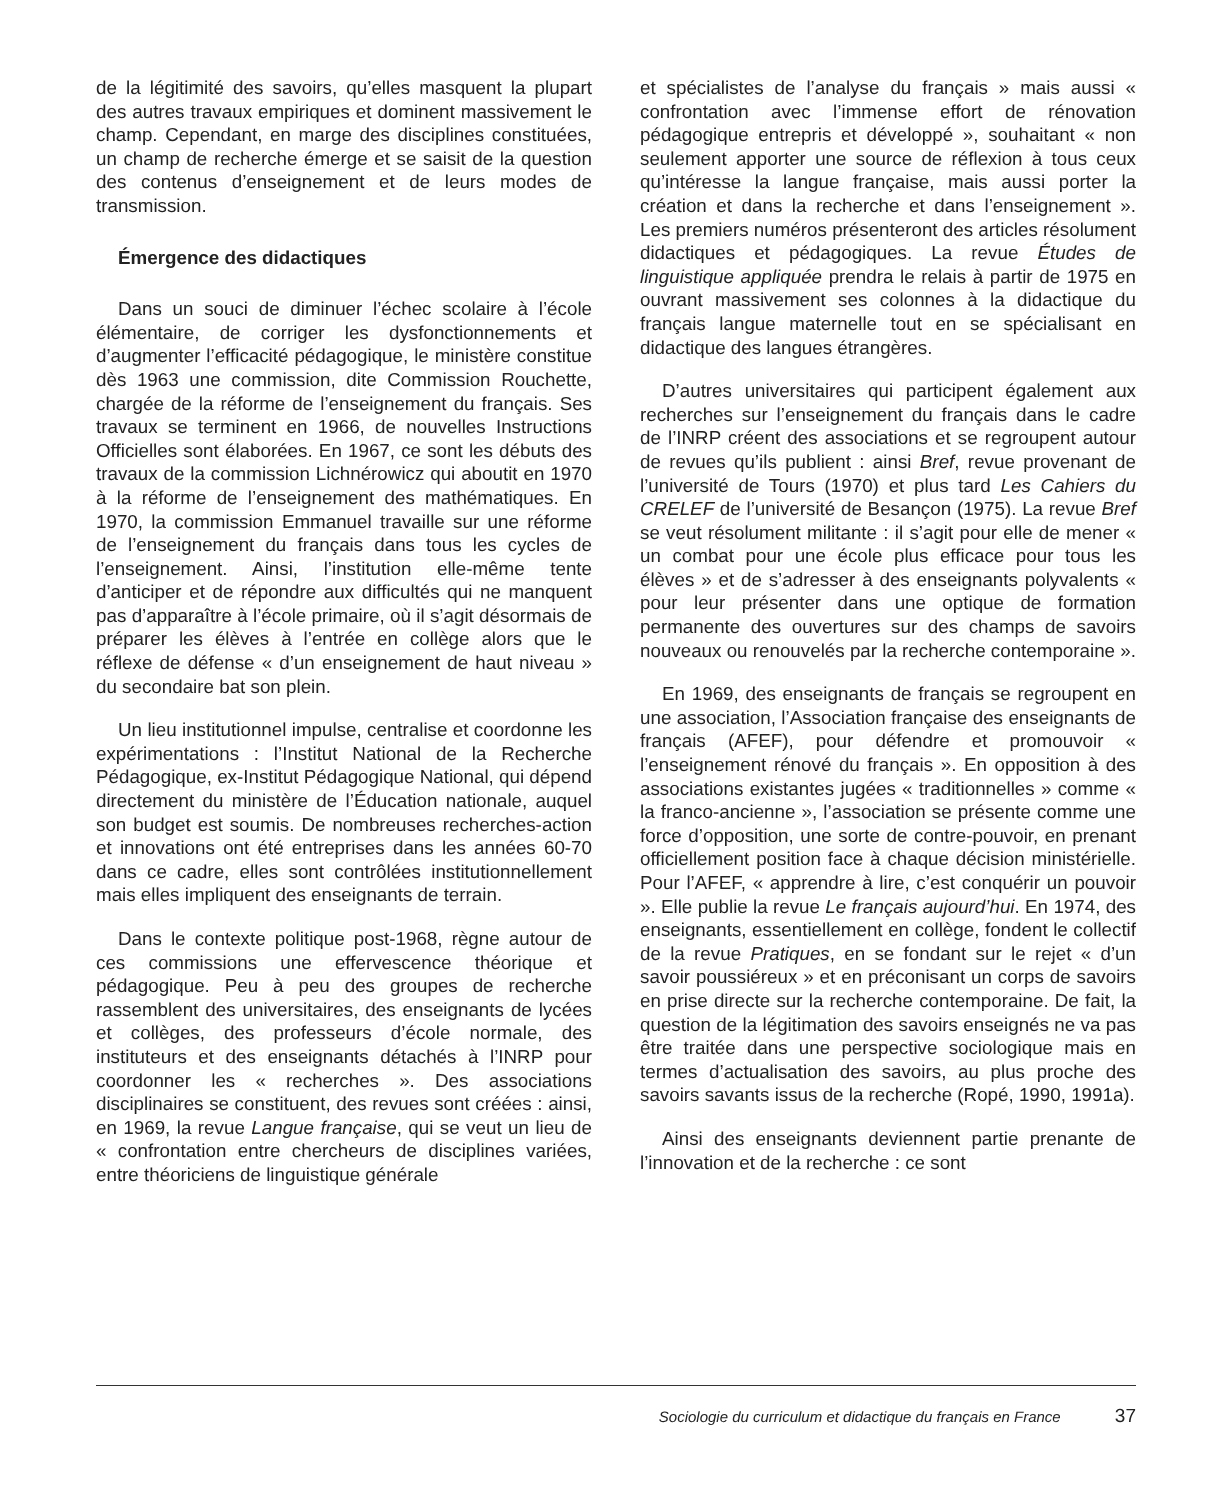de la légitimité des savoirs, qu’elles masquent la plupart des autres travaux empiriques et dominent massivement le champ. Cependant, en marge des disciplines constituées, un champ de recherche émerge et se saisit de la question des contenus d’enseignement et de leurs modes de transmission.
Émergence des didactiques
Dans un souci de diminuer l’échec scolaire à l’école élémentaire, de corriger les dysfonctionnements et d’augmenter l’efficacité pédagogique, le ministère constitue dès 1963 une commission, dite Commission Rouchette, chargée de la réforme de l’enseignement du français. Ses travaux se terminent en 1966, de nouvelles Instructions Officielles sont élaborées. En 1967, ce sont les débuts des travaux de la commission Lichnérowicz qui aboutit en 1970 à la réforme de l’enseignement des mathématiques. En 1970, la commission Emmanuel travaille sur une réforme de l’enseignement du français dans tous les cycles de l’enseignement. Ainsi, l’institution elle-même tente d’anticiper et de répondre aux difficultés qui ne manquent pas d’apparaître à l’école primaire, où il s’agit désormais de préparer les élèves à l’entrée en collège alors que le réflexe de défense « d’un enseignement de haut niveau » du secondaire bat son plein.
Un lieu institutionnel impulse, centralise et coordonne les expérimentations : l’Institut National de la Recherche Pédagogique, ex-Institut Pédagogique National, qui dépend directement du ministère de l’Éducation nationale, auquel son budget est soumis. De nombreuses recherches-action et innovations ont été entreprises dans les années 60-70 dans ce cadre, elles sont contrôlées institutionnellement mais elles impliquent des enseignants de terrain.
Dans le contexte politique post-1968, règne autour de ces commissions une effervescence théorique et pédagogique. Peu à peu des groupes de recherche rassemblent des universitaires, des enseignants de lycées et collèges, des professeurs d’école normale, des instituteurs et des enseignants détachés à l’INRP pour coordonner les « recherches ». Des associations disciplinaires se constituent, des revues sont créées : ainsi, en 1969, la revue Langue française, qui se veut un lieu de « confrontation entre chercheurs de disciplines variées, entre théoriciens de linguistique générale
et spécialistes de l’analyse du français » mais aussi « confrontation avec l’immense effort de rénovation pédagogique entrepris et développé », souhaitant « non seulement apporter une source de réflexion à tous ceux qu’intéresse la langue française, mais aussi porter la création et dans la recherche et dans l’enseignement ». Les premiers numéros présenteront des articles résolument didactiques et pédagogiques. La revue Études de linguistique appliquée prendra le relais à partir de 1975 en ouvrant massivement ses colonnes à la didactique du français langue maternelle tout en se spécialisant en didactique des langues étrangères.
D’autres universitaires qui participent également aux recherches sur l’enseignement du français dans le cadre de l’INRP créent des associations et se regroupent autour de revues qu’ils publient : ainsi Bref, revue provenant de l’université de Tours (1970) et plus tard Les Cahiers du CRELEF de l’université de Besançon (1975). La revue Bref se veut résolument militante : il s’agit pour elle de mener « un combat pour une école plus efficace pour tous les élèves » et de s’adresser à des enseignants polyvalents « pour leur présenter dans une optique de formation permanente des ouvertures sur des champs de savoirs nouveaux ou renouvelés par la recherche contemporaine ».
En 1969, des enseignants de français se regroupent en une association, l’Association française des enseignants de français (AFEF), pour défendre et promouvoir « l’enseignement rénové du français ». En opposition à des associations existantes jugées « traditionnelles » comme « la franco-ancienne », l’association se présente comme une force d’opposition, une sorte de contre-pouvoir, en prenant officiellement position face à chaque décision ministérielle. Pour l’AFEF, « apprendre à lire, c’est conquérir un pouvoir ». Elle publie la revue Le français aujourd’hui. En 1974, des enseignants, essentiellement en collège, fondent le collectif de la revue Pratiques, en se fondant sur le rejet « d’un savoir poussiéreux » et en préconisant un corps de savoirs en prise directe sur la recherche contemporaine. De fait, la question de la légitimation des savoirs enseignés ne va pas être traitée dans une perspective sociologique mais en termes d’actualisation des savoirs, au plus proche des savoirs savants issus de la recherche (Ropé, 1990, 1991a).
Ainsi des enseignants deviennent partie prenante de l’innovation et de la recherche : ce sont
Sociologie du curriculum et didactique du français en France 37